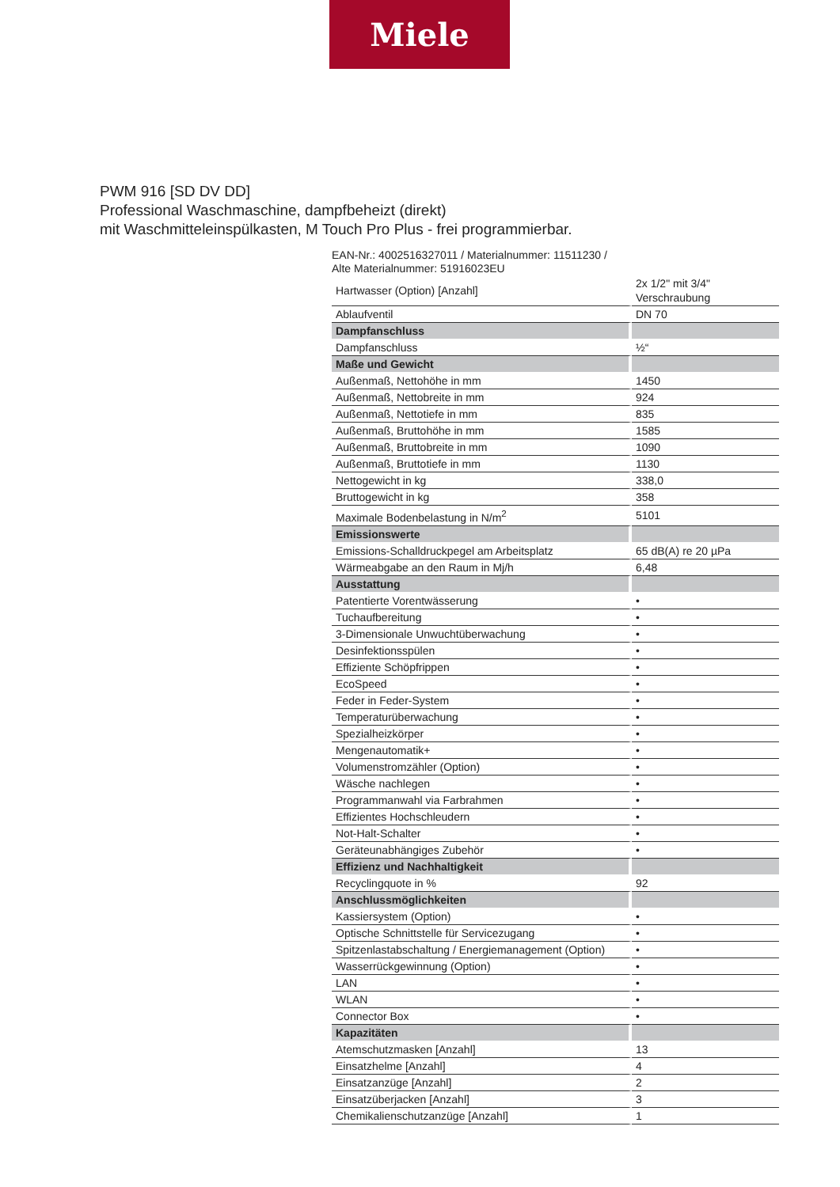Miele
PWM 916 [SD DV DD]
Professional Waschmaschine, dampfbeheizt (direkt)
mit Waschmitteleinspülkasten, M Touch Pro Plus - frei programmierbar.
EAN-Nr.: 4002516327011 / Materialnummer: 11511230 /
Alte Materialnummer: 51916023EU
| Hartwasser (Option) [Anzahl] | 2x 1/2" mit 3/4" Verschraubung |
| Ablaufventil | DN 70 |
| Dampfanschluss | |
| Dampfanschluss | ½“ |
| Maße und Gewicht | |
| Außenmaß, Nettohöhe in mm | 1450 |
| Außenmaß, Nettobreite in mm | 924 |
| Außenmaß, Nettotiefe in mm | 835 |
| Außenmaß, Bruttohöhe in mm | 1585 |
| Außenmaß, Bruttobreite in mm | 1090 |
| Außenmaß, Bruttotiefe in mm | 1130 |
| Nettogewicht in kg | 338,0 |
| Bruttogewicht in kg | 358 |
| Maximale Bodenbelastung in N/m<sup>2</sup> | 5101 |
| Emissionswerte | |
| Emissions-Schalldruckpegel am Arbeitsplatz | 65 dB(A) re 20 µPa |
| Wärmeabgabe an den Raum in Mj/h | 6,48 |
| Ausstattung | |
| Patentierte Vorentwässerung | • |
| Tuchaufbereitung | • |
| 3-Dimensionale Unwuchtüberwachung | • |
| Desinfektionsspülen | • |
| Effiziente Schöpfrippen | • |
| EcoSpeed | • |
| Feder in Feder-System | • |
| Temperaturüberwachung | • |
| Spezialheizkörper | • |
| Mengenautomatik+ | • |
| Volumenstromzähler (Option) | • |
| Wäsche nachlegen | • |
| Programmanwahl via Farbrahmen | • |
| Effizientes Hochschleudern | • |
| Not-Halt-Schalter | • |
| Geräteunabhängiges Zubehör | • |
| Effizienz und Nachhaltigkeit | |
| Recyclingquote in % | 92 |
| Anschlussmöglichkeiten | |
| Kassiersystem (Option) | • |
| Optische Schnittstelle für Servicezugang | • |
| Spitzenlastabschaltung / Energiemanagement (Option) | • |
| Wasserrückgewinnung (Option) | • |
| LAN | • |
| WLAN | • |
| Connector Box | • |
| Kapazitäten | |
| Atemschutzmasken [Anzahl] | 13 |
| Einsatzhelme [Anzahl] | 4 |
| Einsatzanzüge [Anzahl] | 2 |
| Einsatzüberjacken [Anzahl] | 3 |
| Chemikalienschutzanzüge [Anzahl] | 1 |